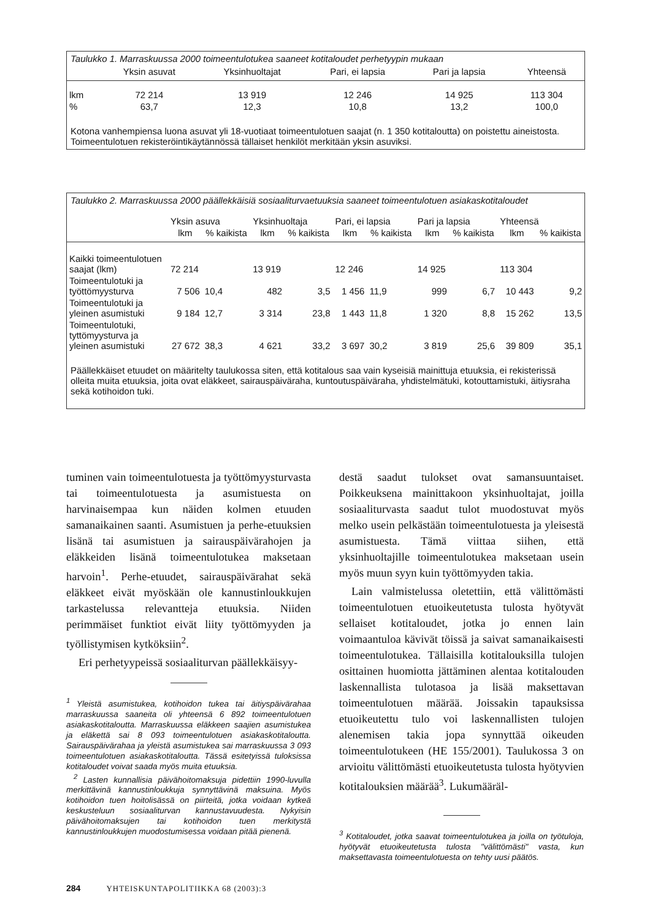Taulukko 1. Marraskuussa 2000 toimeentulotukea saaneet kotitaloudet perhetyypin mukaan
| | Yksin asuvat | Yksinhuoltajat | Pari, ei lapsia | Pari ja lapsia | Yhteensä |
| --- | --- | --- | --- | --- | --- |
| lkm | 72 214 | 13 919 | 12 246 | 14 925 | 113 304 |
| % | 63,7 | 12,3 | 10,8 | 13,2 | 100,0 |
Kotona vanhempiensa luona asuvat yli 18-vuotiaat toimeentulotuen saajat (n. 1 350 kotitaloutta) on poistettu aineistosta. Toimeentulotuen rekisteröintikäytännössä tällaiset henkilöt merkitään yksin asuviksi.
Taulukko 2. Marraskuussa 2000 päällekkäisiä sosiaaliturvaetuuksia saaneet toimeentulotuen asiakaskotitaloudet
| | Yksin asuva | | Yksinhuoltaja | | Pari, ei lapsia | | Pari ja lapsia | | Yhteensä | |
| --- | --- | --- | --- | --- | --- | --- | --- | --- | --- | --- |
| | lkm | % kaikista | lkm | % kaikista | lkm | % kaikista | lkm | % kaikista | lkm | % kaikista |
| Kaikki toimeentulotuen saajat (lkm) | 72 214 | | 13 919 | | 12 246 | | 14 925 | | 113 304 | |
| Toimeentulotuki ja työttömyysturva | 7 506 | 10,4 | 482 | 3,5 | 1 456 | 11,9 | 999 | 6,7 | 10 443 | 9,2 |
| Toimeentulotuki ja yleinen asumistuki | 9 184 | 12,7 | 3 314 | 23,8 | 1 443 | 11,8 | 1 320 | 8,8 | 15 262 | 13,5 |
| Toimeentulotuki, tyttömyysturva ja yleinen asumistuki | 27 672 | 38,3 | 4 621 | 33,2 | 3 697 | 30,2 | 3 819 | 25,6 | 39 809 | 35,1 |
Päällekkäiset etuudet on määritelty taulukossa siten, että kotitalous saa vain kyseisiä mainittuja etuuksia, ei rekisterissä olleita muita etuuksia, joita ovat eläkkeet, sairauspäiväraha, kuntoutuspäiväraha, yhdistelmätuki, kotouttamistuki, äitiysraha sekä kotihoidon tuki.
tuminen vain toimeentulotuesta ja työttömyysturvasta tai toimeentulotuesta ja asumistuesta on harvinaisempaa kun näiden kolmen etuuden samanaikainen saanti. Asumistuen ja perhe-etuuksien lisänä tai asumistuen ja sairauspäivärahojen ja eläkkeiden lisänä toimeentulotukea maksetaan harvoin<sup>1</sup>. Perhe-etuudet, sairauspäivärahat sekä eläkkeet eivät myöskään ole kannustinloukkujen tarkastelussa relevantteja etuuksia. Niiden perimmäiset funktiot eivät liity työttömyyden ja työllistymisen kytköksiin<sup>2</sup>.
Eri perhetyypeissä sosiaaliturvan päällekkäisyy-
<sup>1</sup> Yleistä asumistukea, kotihoidon tukea tai äitiyspäivärahaa marraskuussa saaneita oli yhteensä 6 892 toimeentulotuen asiakaskotitaloutta. Marraskuussa eläkkeen saajien asumistukea ja eläkettä sai 8 093 toimeentulotuen asiakaskotitaloutta. Sairauspäivärahaa ja yleistä asumistukea sai marraskuussa 3 093 toimeentulotuen asiakaskotitaloutta. Tässä esitetyissä tuloksissa kotitaloudet voivat saada myös muita etuuksia.
<sup>2</sup> Lasten kunnallisia päivähoitomaksuja pidettiin 1990-luvulla merkittävinä kannustinloukkuja synnyttävinä maksuina. Myös kotihoidon tuen hoitolisässä on piirteitä, jotka voidaan kytkeä keskusteluun sosiaaliturvan kannustavuudesta. Nykyisin päivähoitomaksujen tai kotihoidon tuen merkitystä kannustinloukkujen muodostumisessa voidaan pitää pienenä.
destä saadut tulokset ovat samansuuntaiset. Poikkeuksena mainittakoon yksinhuoltajat, joilla sosiaaliturvasta saadut tulot muodostuvat myös melko usein pelkästään toimeentulotuesta ja yleisestä asumistuesta. Tämä viittaa siihen, että yksinhuoltajille toimeentulotukea maksetaan usein myös muun syyn kuin työttömyyden takia.
Lain valmistelussa oletettiin, että välittömästi toimeentulotuen etuoikeutetusta tulosta hyötyvät sellaiset kotitaloudet, jotka jo ennen lain voimaantuloa kävivät töissä ja saivat samanaikaisesti toimeentulotukea. Tällaisilla kotitalouksilla tulojen osittainen huomiotta jättäminen alentaa kotitalouden laskennallista tulotasoa ja lisää maksettavan toimeentulotuen määrää. Joissakin tapauksissa etuoikeutettu tulo voi laskennallisten tulojen alenemisen takia jopa synnyttää oikeuden toimeentulotukeen (HE 155/2001). Taulukossa 3 on arvioitu välittömästi etuoikeutetusta tulosta hyötyvien kotitalouksien määrää<sup>3</sup>. Lukumääräl-
<sup>3</sup> Kotitaloudet, jotka saavat toimeentulotukea ja joilla on työtuloja, hyötyvät etuoikeutetusta tulosta "välittömästi" vasta, kun maksettavasta toimeentulotuesta on tehty uusi päätös.
284 YHTEISKUNTAPOLITIIKKA 68 (2003):3